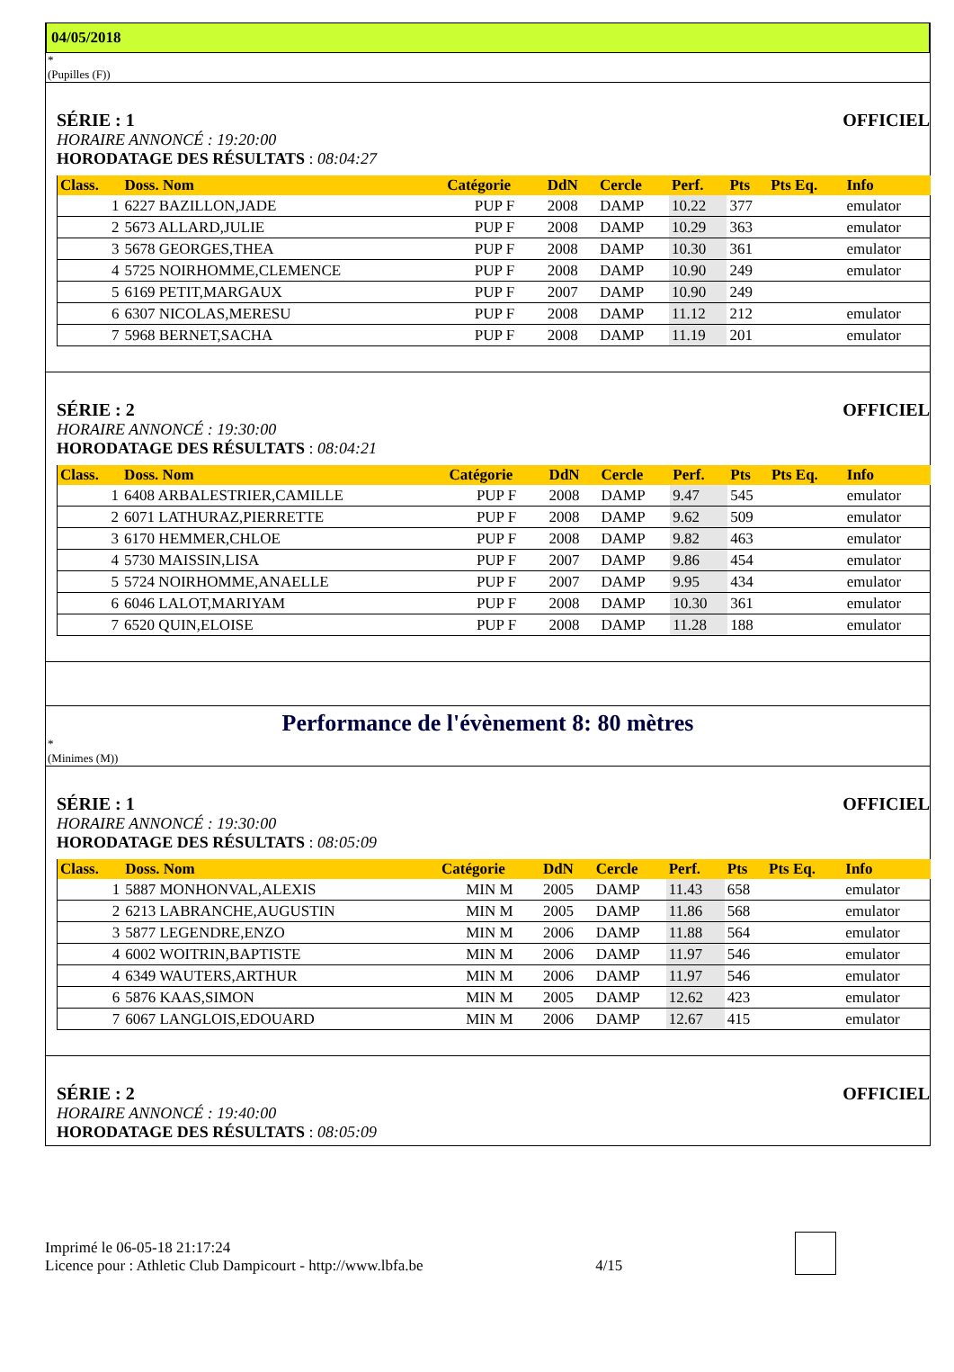04/05/2018
*
(Pupilles (F))
SÉRIE : 1 OFFICIEL
HORAIRE ANNONCÉ : 19:20:00
HORODATAGE DES RÉSULTATS : 08:04:27
| Class. | Doss. Nom | Catégorie | DdN | Cercle | Perf. | Pts | Pts Eq. | Info |
| --- | --- | --- | --- | --- | --- | --- | --- | --- |
| 1 | 6227 BAZILLON,JADE | PUP F | 2008 | DAMP | 10.22 | 377 | | emulator |
| 2 | 5673 ALLARD,JULIE | PUP F | 2008 | DAMP | 10.29 | 363 | | emulator |
| 3 | 5678 GEORGES,THEA | PUP F | 2008 | DAMP | 10.30 | 361 | | emulator |
| 4 | 5725 NOIRHOMME,CLEMENCE | PUP F | 2008 | DAMP | 10.90 | 249 | | emulator |
| 5 | 6169 PETIT,MARGAUX | PUP F | 2007 | DAMP | 10.90 | 249 | | |
| 6 | 6307 NICOLAS,MERESU | PUP F | 2008 | DAMP | 11.12 | 212 | | emulator |
| 7 | 5968 BERNET,SACHA | PUP F | 2008 | DAMP | 11.19 | 201 | | emulator |
SÉRIE : 2 OFFICIEL
HORAIRE ANNONCÉ : 19:30:00
HORODATAGE DES RÉSULTATS : 08:04:21
| Class. | Doss. Nom | Catégorie | DdN | Cercle | Perf. | Pts | Pts Eq. | Info |
| --- | --- | --- | --- | --- | --- | --- | --- | --- |
| 1 | 6408 ARBALESTRIER,CAMILLE | PUP F | 2008 | DAMP | 9.47 | 545 | | emulator |
| 2 | 6071 LATHURAZ,PIERRETTE | PUP F | 2008 | DAMP | 9.62 | 509 | | emulator |
| 3 | 6170 HEMMER,CHLOE | PUP F | 2008 | DAMP | 9.82 | 463 | | emulator |
| 4 | 5730 MAISSIN,LISA | PUP F | 2007 | DAMP | 9.86 | 454 | | emulator |
| 5 | 5724 NOIRHOMME,ANAELLE | PUP F | 2007 | DAMP | 9.95 | 434 | | emulator |
| 6 | 6046 LALOT,MARIYAM | PUP F | 2008 | DAMP | 10.30 | 361 | | emulator |
| 7 | 6520 QUIN,ELOISE | PUP F | 2008 | DAMP | 11.28 | 188 | | emulator |
Performance de l'évènement 8: 80 mètres
*
(Minimes (M))
SÉRIE : 1 OFFICIEL
HORAIRE ANNONCÉ : 19:30:00
HORODATAGE DES RÉSULTATS : 08:05:09
| Class. | Doss. Nom | Catégorie | DdN | Cercle | Perf. | Pts | Pts Eq. | Info |
| --- | --- | --- | --- | --- | --- | --- | --- | --- |
| 1 | 5887 MONHONVAL,ALEXIS | MIN M | 2005 | DAMP | 11.43 | 658 | | emulator |
| 2 | 6213 LABRANCHE,AUGUSTIN | MIN M | 2005 | DAMP | 11.86 | 568 | | emulator |
| 3 | 5877 LEGENDRE,ENZO | MIN M | 2006 | DAMP | 11.88 | 564 | | emulator |
| 4 | 6002 WOITRIN,BAPTISTE | MIN M | 2006 | DAMP | 11.97 | 546 | | emulator |
| 4 | 6349 WAUTERS,ARTHUR | MIN M | 2006 | DAMP | 11.97 | 546 | | emulator |
| 6 | 5876 KAAS,SIMON | MIN M | 2005 | DAMP | 12.62 | 423 | | emulator |
| 7 | 6067 LANGLOIS,EDOUARD | MIN M | 2006 | DAMP | 12.67 | 415 | | emulator |
SÉRIE : 2 OFFICIEL
HORAIRE ANNONCÉ : 19:40:00
HORODATAGE DES RÉSULTATS : 08:05:09
Imprimé le 06-05-18 21:17:24
Licence pour : Athletic Club Dampicourt - http://www.lbfa.be
4/15